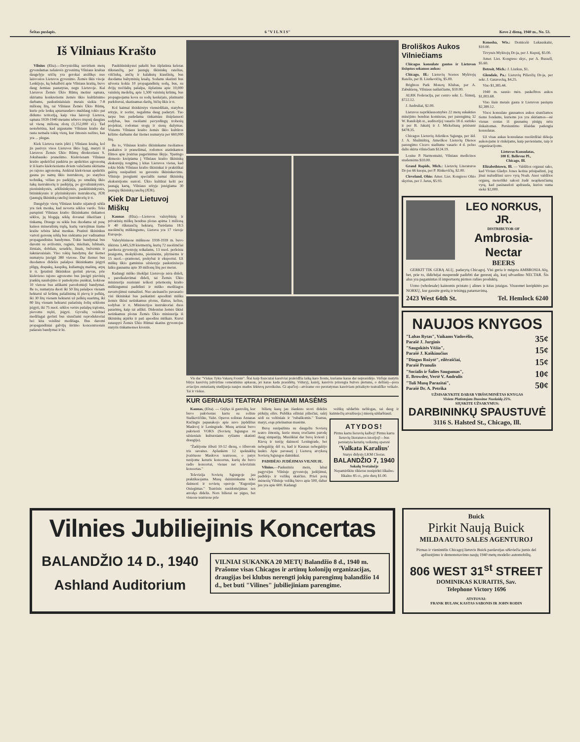Šeštas puslapis. 6 "V I L N I S" Kovo 2 dieną, 1940 m., No. 53.
Iš Vilniaus Krašto
Vilnius (Elta).—Devynioliką suviršum metų gyvendamas nelaisvės gyvenimą Vilniaus kraštas daugelyje sričių yra gerokai atsilikęs nuo laisvosios Lietuvos gyvenimo. Žemės ūkis visoje Lenkijoje, ką bekalbėti apie Vilniaus kraštą, buvo daug žemiau pastatytas, negu Lietuvoje. Kai Lietuvos Žemės Ūkio Rūmų metinė sąmata, skiriama konkretiems žemės ūkio kultūrinimo darbams, paskutiniaisiais metais siekia 7-8 milionų litų, tai Vilniaus Žemės Ūkio Rūmų, kurie prie lenkų aptarnaudavo maždaug tokio pat didumo teritoriją, kaip visa laisvoji Lietuva, sąmata 1939-1940 metams tebuvo truputį daugiau už vieną milioną zlotų (1,152,000 zl.). Tad nestebėtina, kad atgautame Vilniaus krašte dar rasta nemaža tokių vietų, kur žmonės nežino, kas yra ... plugas.
Kiek Lietuva turės įdėti į Vilniaus kraštą, kol jis pasivys visos Lietuvos ūkio lygį, matyti iš Lietuvos Žemės Ūkio Rūmų direktoriaus S. Jokubausko pranešimo. Kiekvienam Vilniaus krašto apskričiui paskirta po apskrities agronomą ir iš karto kiekvieniems dviem valsčiams skiriama po rajono agronomą. Atskirai kiekvienas apskritis gauna po namų ūkio instruktorę, po statybos techniką, vėliau po padėjėją, po smulkių ūkio šakų instruktorių ir padėjėją, po gyvulininkystės, pienininkystės, arklininkystės, paukštininkystės, bitininkystės ir plytininkystės instruktorių, JŪR (jaunųjų ūkininkų ratelių) instruktorių ir tt.
Daugelyje vietų Vilniaus krašte sėjamoji sėkla yra tiek menka, kad neverta sėklos vardo. Teks parupinti Vilniaus krašto ūkininkams tinkamos sėklos, jų blogąją sėklą dovanai iškeičiant į tinkamą. Drauge su sėkla bus duodama už pusę kainos mineralinių trąšų, kurių vartojimas šiame krašte tebėra labai menkas. Pratinti ūkininkus vartoti geresnę sėklą bus siekiama per vadinamus propagandinius bandymus. Tokie bandymai bus daromi su avižomis, rugiais, miežiais, lubinais, žirniais, dobilais, seradėle, linais, bulvėmis ir šakniavaisiais. Viso tokių bandymų dar šiemet numatyta įsteigti 380 vietose. Dar šiemet bus duodamos didelės pašalpos ūkininkams įsigyti plūgų, drapakų, kaupikų, kuliamųjų mašinų, arpų ir tt. Įpratinti ūkininkus gerinti pievas, prie kiekvieno rajono agronomo bus įsteigti pievinių įrankių naudojimo ir pamokymo punktai, kokiose 10 vietose bus atlikami parodomieji bandymai. Be to, numatyta duoti iki 50 litų pašalpos vienam hektarui už krūmų pašalinimą iš pievų ir pelkių, iki 30 litų vienam hektarui už pelkių suarimą, iki 80 litų vienam hektarui pašarinių žolių sėkloms įsigyti, iki 75 nuoš. sėklos vertės pašalpų trąšoms, pievoms tręšti, įsigyti. Gyvulių veislinei medžiagai gerinti bus siunčiami reproduktoriai bei kita veislinė medžiaga. Bus daromi propagandiniai galvijų šėrimo koncentruotais pašarais bandymai ir kt.
Paukštininkystei pakelti bus išplatinta keletas tūkstančių, per jaunųjų ūkininkų ratelius, viščiukų, ančių ir kalakutų kiaušinių, bus duodama baltyminių lesalų. Sodams skatinti bus užvesta kokia 10 propagandinių sodų, bus, su dvijų trečdalių pašalpa, išplatinta apie 10,000 vaisinių medelių, apie 1,500 vaisinių krūmų, bus propaguojama kova su sodų kenkėjais, platinami purkštuvai, skatinamas daržų, bičių ūkis ir tt.
Kol kaimai išsiskirstys viensėdžiais, statybos srityje, ir norint, negalima daug padaryti. Tuo tarpu bus padedama tinkamiau išsiplanuoti sodybas, bus ruošiami pavyzdingų trobesių projektai, rodomas stogų ir sienų dažymas. Visiems Vilniaus krašto žemės ūkio kultūros kėlimo darbams dar šiemet numatyta per 660,000 litų.
Be to, Vilniaus krašto ūkininkams ruošiamos paskaitos ir pranešimai, rodomos atatinkamos filmos apie įvairius pagerinimus ūkyje. Ypatingo dėmesio kreipiama į Vilniaus krašto ūkininkų ekskursijų rengimą į kitas Lietuvos vietas, kad tokiu būdu Vilniaus krašto ūkininkai ir praktiškai galėtų susipažinti su geresniu ūkininkavimu. Vilniuje įrengiami specialūs namai ūkininkų ekskursijoms sustoti. Ūkio kultūrai kelti per jaunąją kartą, Vilniaus srityje įsteigiama 30 jaunųjų ūkininkų ratelių (JŪR).
Kiek Dar Lietuvoj Miškų
Kaunas (Elta).—Lietuvos valstybinių ir privatinių miškų bendras plotas apima 1 milioną ir 40 tūkstančių hektarų. Turėdama 18.5 nuošimčių miškingumo, Lietuva yra 17 vietoje Europoje.
Valstybiniuose miškuose 1938-1939 m. buvo iškirsta 3,445,528 kietmetrių, kurių 72 nuošimčiai parduota gyventojų reikalams, 13 nuoš. perleista įstaigoms, mokykloms, pieninėms, plytinėms ir 15 nuoš.—pramonei, prekybai ir eksportui. Už miškų ūkio gaminius užsienyje paskutiniuoju laiku gaunama apie 30 milionų litų per metus.
Kadangi miško išteklįai Lietuvoje nėra dideli, o pareikalavimai dideli, tai Žemės Ūkio ministerija nusistatė ieškoti priemonių krašto miškingumui padidinti ir miško medžiagos suvartojimui sumažinti. Nuo ateinančio pavasario visi ūkininkai bus paskatinti apsodinti mišku žemės ūkiui netinkamus plotus, šlaitus, kelius, sodybas ir tt. Ministerijos instruktoriai duos patarimų, kaip tai atlikti. Didesnius žemės ūkiui netinkamus plotus Žemės Ūkio ministerija iš ūkininkų atpirks ir pati apsodins miškais. Kurui sutaupyti Žemės Ūkio Rūmai skatins gyventojus statytis tinkamesnes krosnis.
Vis dar "Viskas Tyku Vakarų Fronte". Štai kaip francuzai kareiviai praleidžia laiką karo fronte, kuriame karas dar neprasidėjo. Viršuje matytis būrys kareivių įsitvirtina cementinius apkasus, jei karas kada prasidėtų. Viduryj, kairėj, kareivis prirengia bulves pietums, o dešinėj—pora aviacijos entuziastų studijuoja naujos mados lėktuvų paveikslus. Gi apačioj—atvirame ore perstatymas kareiviam pritaikyto teatrališko veikalo. Tai ir viskas.
KUR GERIAUSI TEATRAI PRIEINAMI MASĖMS
Kaunas, (Elta). — Grįžęs iš gastrolių, kur buvo pakviestas kartu su soliste Staškevičiūte, Valst. Operos solistas Antanas Kučingis papasakojo apie savo įspūdžius Maskvoj ir Leningrade. Musų artistai buvo pakviesti VOKS (Sovietų Sąjungos su užsieniais kulturniams ryšiams skatinti draugija).
"Žadėjome išbuti 10-12 dienų, o išbuvom tris savaites. Aplankėm 12 spektaklių įvairiuose Maskvos teatruose, o patys turėjome keturis koncertus, kurių du buvo radio koncertai, vienas net televizinis koncertas."
Televizija Sovietų Sąjungoje jau praktikuojama. Musų dainininkams teko dainuoti ir sovietų operoje "Eugenijus Oniegimas." Teatrinis susidomėjimas ten atrodęs didelis. Nors bilietai ne pigus, bet visuose teatruose prie
bilietų kasų jau išanksto stovi didelės pirkėjų eilės. Publika eiliniai piliečiai, salėj sėdi su veltiniais ir "rubaškomis." Teatras, matyt, esąs prieinamas masėms.
Buvę susipažinta su daugeliu Sovietų teatro žmonių, kurie musų svečiams parodę daug simpatijų. Musiškiai dar buvę kviesti į Kievą ir turėję dainuoti Leningrade, bet nebegalėję dėl to, kad ir Kaunas nebegalėjo laukti. Apie pavasarį į Lietuvą atvykstą Sovietų Sąjungos daininkai.
PADIDĖJO JUDĖJIMAS VILNIUJE.
Vilnius.—Paskutiniu metu, labai pagyvėjus Vilniuje gyventojų judėjimui, padidėjo ir vežikų skaičius. Prieš porą mėnesių Vilniuje vežikų buvo apie 500, dabar jau yra apie 600. Kadangi
vežikų uždarbis neblogas, tai daug ir kaimiečių atvažiuoja į miestą uždarbiauti.
ATYDOS!
Pirmu kartu lietuvių kalboj! Pirmu kartu lietuvių literaturos istorijoj!—bus perstatyta keturių veiksmų operetė
'Valkata Karalius'
Statys didysis LKM Choras.
BALANDŽIO 7, 1940
Sokolų Svetainėje
Nepamirškite tikietus nusipirkti iškalno. Iškalno 85 ct., prie durų $1.00.
Broliškos Aukos Vilniečiams
Chicagos konsulate gautos ir Lietuvon išsiųstos sekamos aukos:
Chicago, Ill.: Lietuvių Scenos Mylėtojų Ratelis, per B. Liutkevičių, $5.00.
Brighton Park Moterų Klubas, per A. Zabukienę, Vilniaus našlaičiams, $10.00.
ALRK Federacija, per centro sekr. L. Šimutį, $722.12.
J. Andruliai, $2.00.
Lietuvos nepriklausomybės 22 metų sukakties minėjimo bendras komitetas, per parengimą 32 W. Randolph st., auditorijoj vasario 18 d. surinko ir per B. Jakaitį ir J. Mickeliuną prisiuntė $478.35.
Chicagos Lietuvių Atletikos Sąjunga, per išd. J. A. Shulmištrą, Amerikos Lietuvių Dienos parengimo Cicero stadiume vasario 4 d. pelno dalis skirta vilniečiam $124.19.
Louise P. Narmontaitė, Vilniaus medicinos studentėms $10.00.
Grand Rapids, Mich.: Lietuvių Literaturos Dr-jos 66 kuopa, per P. Rinkevičių, $2.00.
Cleveland, Ohio: Amer. Liet. Kongreso Ohio skyrius, per J. Jarus, $5.93.
Kenosha, Wis.: Domicelė Lukauskaitė, $10.00.
Tėvynės Mylėtojų Dr-ja, per J. Kupstį, $5.00.
Amer. Liet. Kongreso skyr., per A. Russell, $5.60.
Detroit, Mich.: J. Liutkus, $1.
Glendale, Pa.: Lietuvių Pilietčių Dr-ja, per sekr. J. Gatavecką, $4.25.
Viso $1,385.44.
1940 m. sausio mėn. paskelbtos aukos $1,003.68.
Viso šiais metais gauta ir Lietuvon pasiųsta $2,389.12.
Visos konsulate gaunamos aukos siunčiamos tiems fondams, kuriems jos yra skiriamos—nė vienas centas iš gaunamų pinigų nėra išskaitomas. Persiuntimo išlaidas padengia konsulatas.
Už visas aukas konsulatas nuoširdžiai dėkoja aukotojams ir rinkėjams, kaip pavieniams, taip ir organizacijoms.
Lietuvos Konsulatas,
100 E. Bellevue Pl.,
Chicago, Ill.
Elizabethtown, Ill. — Valdžios organai sako, kad Vivian Gladys Jones ketina prisipažinti, jog jinai nužudžiusi savo vyrą Noah. Anot valdžios organų, moteriškė sakosi žudė neapkenčiamą vyrą, kad pasinaudoti apdrauda, kurios suma siekė $2,000.
LEO NORKUS, JR.
DISTRIBUTOR OF
Ambrosia-Nectar
BEERS
GERKIT TIK GERĄ ALŲ, padarytą Chicagoj. Visi geria ir mėgsta AMBROSIA Alų, bet, prie to, išdirbėjai nusprendė padirbti dar geresnį alų, kurį užvardino NECTAR. Šis alus yra pagamintas iš importuotų pirmos rušies produktų.
Urmo (wholesale) kainomis pristato į alines ir kitas įstaigas. Visuomet kreipkitės pas NORKŲ, kur gausite greitą ir teisingą patarnavimą.
2423 West 64th St. Tel. Hemlock 6240
NAUJOS KNYGOS
"Labas Rytas", Vaikams Vadovėlis,
Parašė J. Jurginis 35¢
"Saugokitės Vėžio",
Parašė J. Kaškiaučius 15¢
"Dingus Rožytė", eilėraščiai,
Parašė Pranulis 15¢
"Socialis ir Šalies Saugumas",
E. Browder, Vertė V. Andrulis 10¢
"Tuli Musų Parazitai",
Parašė Dr. A. Petrika 50¢
UŽSISAKYKITE DABAR VIRŠSUMINĖTAS KNYGAS
Visiem Platintojam Duosime Nuolaidą 25%.
SIŲSKITE UŽSAKYMUS:
DARBININKŲ SPAUSTUVĖ
3116 S. Halsted St., Chicago, Ill.
Vilnies Jubiliejinis Koncertas
BALANDŽIO 14 D., 1940
Ashland Auditorium
VILNIAI SUKANKA 20 METŲ Balandžio 8 d., 1940 m. Prašome visas Chicagos ir artimų kolonijų organizacijas, draugijas bei klubus nerengti jokių parengimų balandžio 14 d., bet buti "Vilines" jubiliejiniam parengime.
Buick
Pirkit Naują Buick
MILDA AUTO SALES AGENTUROJ
Pirmas ir vienintėlis Chicagoj lietuvis Buick pardavėjas užkviečia jumis del apžiurėjimo ir demonstravimo naujų 1940 metų modelio automobilių.
806 WEST 31<sup>st</sup> STREET
DOMINIKAS KURAITIS, Sav.
Telephone Victory 1696
ATSTOVAI:
FRANK BULAW, KASTAS SABONIS IR JOHN RODIN